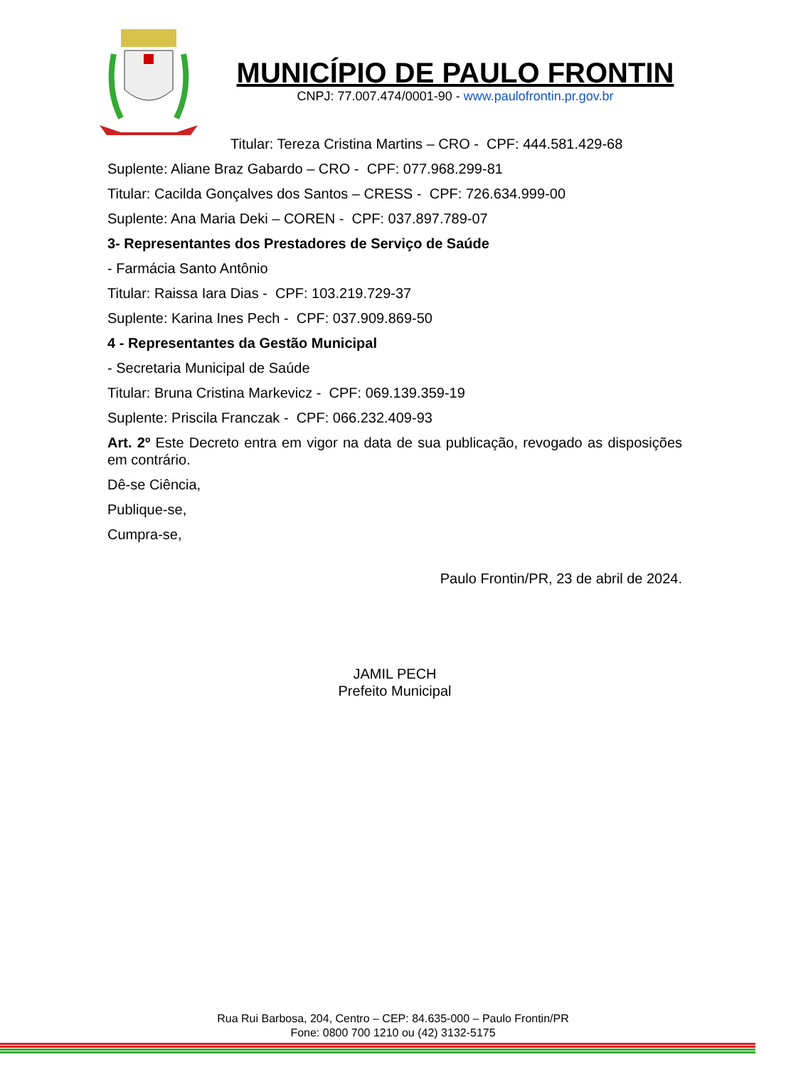MUNICÍPIO DE PAULO FRONTIN
CNPJ: 77.007.474/0001-90 - www.paulofrontin.pr.gov.br
Titular: Tereza Cristina Martins – CRO - CPF: 444.581.429-68
Suplente: Aliane Braz Gabardo – CRO - CPF: 077.968.299-81
Titular: Cacilda Gonçalves dos Santos – CRESS - CPF: 726.634.999-00
Suplente: Ana Maria Deki – COREN - CPF: 037.897.789-07
3- Representantes dos Prestadores de Serviço de Saúde
- Farmácia Santo Antônio
Titular: Raissa Iara Dias - CPF: 103.219.729-37
Suplente: Karina Ines Pech - CPF: 037.909.869-50
4 - Representantes da Gestão Municipal
- Secretaria Municipal de Saúde
Titular: Bruna Cristina Markevicz - CPF: 069.139.359-19
Suplente: Priscila Franczak - CPF: 066.232.409-93
Art. 2º Este Decreto entra em vigor na data de sua publicação, revogado as disposições em contrário.
Dê-se Ciência,
Publique-se,
Cumpra-se,
Paulo Frontin/PR, 23 de abril de 2024.
JAMIL PECH
Prefeito Municipal
Rua Rui Barbosa, 204, Centro – CEP: 84.635-000 – Paulo Frontin/PR
Fone: 0800 700 1210 ou (42) 3132-5175